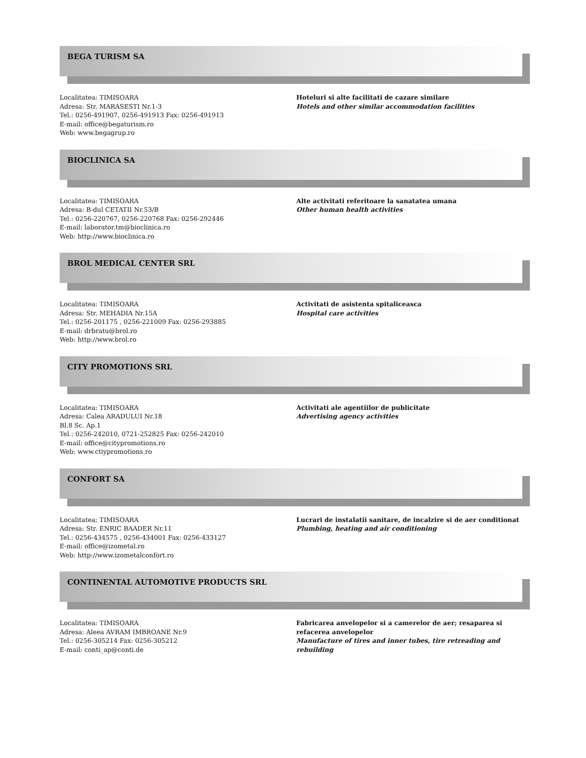BEGA TURISM SA
Localitatea: TIMISOARA
Adresa: Str. MARASESTI Nr.1-3
Tel.: 0256-491907, 0256-491913 Fax: 0256-491913
E-mail: office@begaturism.ro
Web: www.begagrup.ro
Hoteluri si alte facilitati de cazare similare
Hotels and other similar accommodation facilities
BIOCLINICA SA
Localitatea: TIMISOARA
Adresa: B-dul CETATII Nr.53/B
Tel.: 0256-220767, 0256-220768 Fax: 0256-292446
E-mail: laborator.tm@bioclinica.ro
Web: http://www.bioclinica.ro
Alte activitati referitoare la sanatatea umana
Other human health activities
BROL MEDICAL CENTER SRL
Localitatea: TIMISOARA
Adresa: Str. MEHADIA Nr.15A
Tel.: 0256-201175 , 0256-221009 Fax: 0256-293885
E-mail: drbratu@brol.ro
Web: http://www.brol.ro
Activitati de asistenta spitaliceasca
Hospital care activities
CITY PROMOTIONS SRL
Localitatea: TIMISOARA
Adresa: Calea ARADULUI Nr.18
Bl.8 Sc. Ap.1
Tel.: 0256-242010, 0721-252825 Fax: 0256-242010
E-mail: office@citypromotions.ro
Web: www.ctiypromotions.ro
Activitati ale agentiilor de publicitate
Advertising agency activities
CONFORT SA
Localitatea: TIMISOARA
Adresa: Str. ENRIC BAADER Nr.11
Tel.: 0256-434575 , 0256-434001 Fax: 0256-433127
E-mail: office@izometal.ro
Web: http://www.izometalconfort.ro
Lucrari de instalatii sanitare, de incalzire si de aer conditionat
Plumbing, heating and air conditioning
CONTINENTAL AUTOMOTIVE PRODUCTS SRL
Localitatea: TIMISOARA
Adresa: Aleea AVRAM IMBROANE Nr.9
Tel.: 0256-305214 Fax: 0256-305212
E-mail: conti_ap@conti.de
Fabricarea anvelopelor si a camerelor de aer; resaparea si refacerea anvelopelor
Manufacture of tires and inner tubes, tire retreading and rebuilding